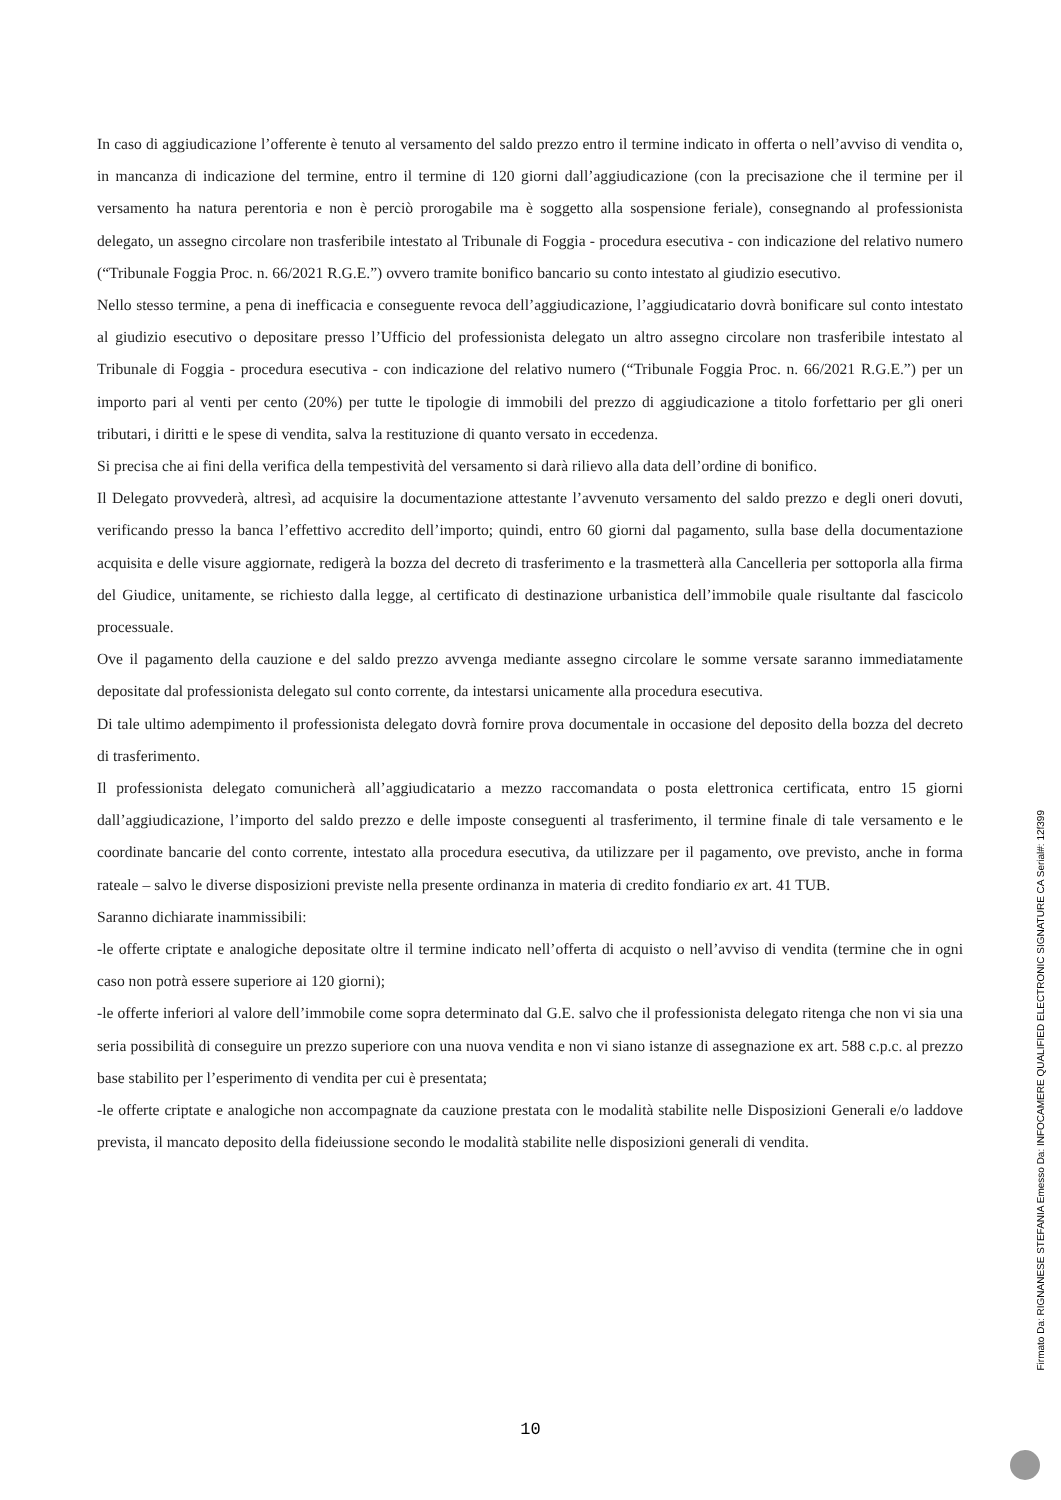In caso di aggiudicazione l’offerente è tenuto al versamento del saldo prezzo entro il termine indicato in offerta o nell’avviso di vendita o, in mancanza di indicazione del termine, entro il termine di 120 giorni dall’aggiudicazione (con la precisazione che il termine per il versamento ha natura perentoria e non è perciò prorogabile ma è soggetto alla sospensione feriale), consegnando al professionista delegato, un assegno circolare non trasferibile intestato al Tribunale di Foggia - procedura esecutiva - con indicazione del relativo numero (“Tribunale Foggia Proc. n. 66/2021 R.G.E.”) ovvero tramite bonifico bancario su conto intestato al giudizio esecutivo.
Nello stesso termine, a pena di inefficacia e conseguente revoca dell’aggiudicazione, l’aggiudicatario dovrà bonificare sul conto intestato al giudizio esecutivo o depositare presso l’Ufficio del professionista delegato un altro assegno circolare non trasferibile intestato al Tribunale di Foggia - procedura esecutiva - con indicazione del relativo numero (“Tribunale Foggia Proc. n. 66/2021 R.G.E.”) per un importo pari al venti per cento (20%) per tutte le tipologie di immobili del prezzo di aggiudicazione a titolo forfettario per gli oneri tributari, i diritti e le spese di vendita, salva la restituzione di quanto versato in eccedenza.
Si precisa che ai fini della verifica della tempestività del versamento si darà rilievo alla data dell’ordine di bonifico.
Il Delegato provvederà, altresì, ad acquisire la documentazione attestante l’avvenuto versamento del saldo prezzo e degli oneri dovuti, verificando presso la banca l’effettivo accredito dell’importo; quindi, entro 60 giorni dal pagamento, sulla base della documentazione acquisita e delle visure aggiornate, redigerà la bozza del decreto di trasferimento e la trasmetterà alla Cancelleria per sottoporla alla firma del Giudice, unitamente, se richiesto dalla legge, al certificato di destinazione urbanistica dell’immobile quale risultante dal fascicolo processuale.
Ove il pagamento della cauzione e del saldo prezzo avvenga mediante assegno circolare le somme versate saranno immediatamente depositate dal professionista delegato sul conto corrente, da intestarsi unicamente alla procedura esecutiva.
Di tale ultimo adempimento il professionista delegato dovrà fornire prova documentale in occasione del deposito della bozza del decreto di trasferimento.
Il professionista delegato comunicherà all’aggiudicatario a mezzo raccomandata o posta elettronica certificata, entro 15 giorni dall’aggiudicazione, l’importo del saldo prezzo e delle imposte conseguenti al trasferimento, il termine finale di tale versamento e le coordinate bancarie del conto corrente, intestato alla procedura esecutiva, da utilizzare per il pagamento, ove previsto, anche in forma rateale – salvo le diverse disposizioni previste nella presente ordinanza in materia di credito fondiario ex art. 41 TUB.
Saranno dichiarate inammissibili:
-le offerte criptate e analogiche depositate oltre il termine indicato nell’offerta di acquisto o nell’avviso di vendita (termine che in ogni caso non potrà essere superiore ai 120 giorni);
-le offerte inferiori al valore dell’immobile come sopra determinato dal G.E. salvo che il professionista delegato ritenga che non vi sia una seria possibilità di conseguire un prezzo superiore con una nuova vendita e non vi siano istanze di assegnazione ex art. 588 c.p.c. al prezzo base stabilito per l’esperimento di vendita per cui è presentata;
-le offerte criptate e analogiche non accompagnate da cauzione prestata con le modalità stabilite nelle Disposizioni Generali e/o laddove prevista, il mancato deposito della fideiussione secondo le modalità stabilite nelle disposizioni generali di vendita.
10
Firmato Da: RIGNANESE STEFANIA Emesso Da: INFOCAMERE QUALIFIED ELECTRONIC SIGNATURE CA Serial#: 12f399